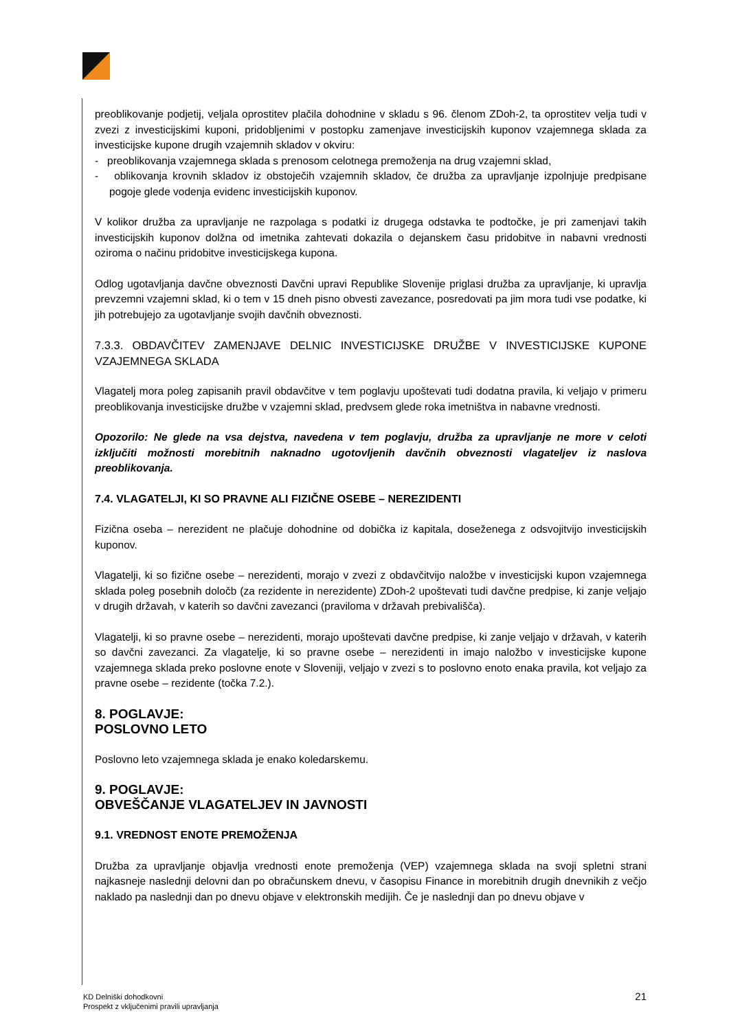preoblikovanje podjetij, veljala oprostitev plačila dohodnine v skladu s 96. členom ZDoh-2, ta oprostitev velja tudi v zvezi z investicijskimi kuponi, pridobljenimi v postopku zamenjave investicijskih kuponov vzajemnega sklada za investicijske kupone drugih vzajemnih skladov v okviru:
- preoblikovanja vzajemnega sklada s prenosom celotnega premoženja na drug vzajemni sklad,
- oblikovanja krovnih skladov iz obstoječih vzajemnih skladov, če družba za upravljanje izpolnjuje predpisane pogoje glede vodenja evidenc investicijskih kuponov.
V kolikor družba za upravljanje ne razpolaga s podatki iz drugega odstavka te podtočke, je pri zamenjavi takih investicijskih kuponov dolžna od imetnika zahtevati dokazila o dejanskem času pridobitve in nabavni vrednosti oziroma o načinu pridobitve investicijskega kupona.
Odlog ugotavljanja davčne obveznosti Davčni upravi Republike Slovenije priglasi družba za upravljanje, ki upravlja prevzemni vzajemni sklad, ki o tem v 15 dneh pisno obvesti zavezance, posredovati pa jim mora tudi vse podatke, ki jih potrebujejo za ugotavljanje svojih davčnih obveznosti.
7.3.3. OBDAVČITEV ZAMENJAVE DELNIC INVESTICIJSKE DRUŽBE V INVESTICIJSKE KUPONE VZAJEMNEGA SKLADA
Vlagatelj mora poleg zapisanih pravil obdavčitve v tem poglavju upoštevati tudi dodatna pravila, ki veljajo v primeru preoblikovanja investicijske družbe v vzajemni sklad, predvsem glede roka imetništva in nabavne vrednosti.
Opozorilo: Ne glede na vsa dejstva, navedena v tem poglavju, družba za upravljanje ne more v celoti izključiti možnosti morebitnih naknadno ugotovljenih davčnih obveznosti vlagateljev iz naslova preoblikovanja.
7.4. VLAGATELJI, KI SO PRAVNE ALI FIZIČNE OSEBE – NEREZIDENTI
Fizična oseba – nerezident ne plačuje dohodnine od dobička iz kapitala, doseženega z odsvojitvijo investicijskih kuponov.
Vlagatelji, ki so fizične osebe – nerezidenti, morajo v zvezi z obdavčitvijo naložbe v investicijski kupon vzajemnega sklada poleg posebnih določb (za rezidente in nerezidente) ZDoh-2 upoštevati tudi davčne predpise, ki zanje veljajo v drugih državah, v katerih so davčni zavezanci (praviloma v državah prebivališča).
Vlagatelji, ki so pravne osebe – nerezidenti, morajo upoštevati davčne predpise, ki zanje veljajo v državah, v katerih so davčni zavezanci. Za vlagatelje, ki so pravne osebe – nerezidenti in imajo naložbo v investicijske kupone vzajemnega sklada preko poslovne enote v Sloveniji, veljajo v zvezi s to poslovno enoto enaka pravila, kot veljajo za pravne osebe – rezidente (točka 7.2.).
8. POGLAVJE:
POSLOVNO LETO
Poslovno leto vzajemnega sklada je enako koledarskemu.
9. POGLAVJE:
OBVEŠČANJE VLAGATELJEV IN JAVNOSTI
9.1. VREDNOST ENOTE PREMOŽENJA
Družba za upravljanje objavlja vrednosti enote premoženja (VEP) vzajemnega sklada na svoji spletni strani najkasneje naslednji delovni dan po obračunskem dnevu, v časopisu Finance in morebitnih drugih dnevnikih z večjo naklado pa naslednji dan po dnevu objave v elektronskih medijih. Če je naslednji dan po dnevu objave v
KD Delniški dohodkovni
Prospekt z vključenimi pravili upravljanja
21